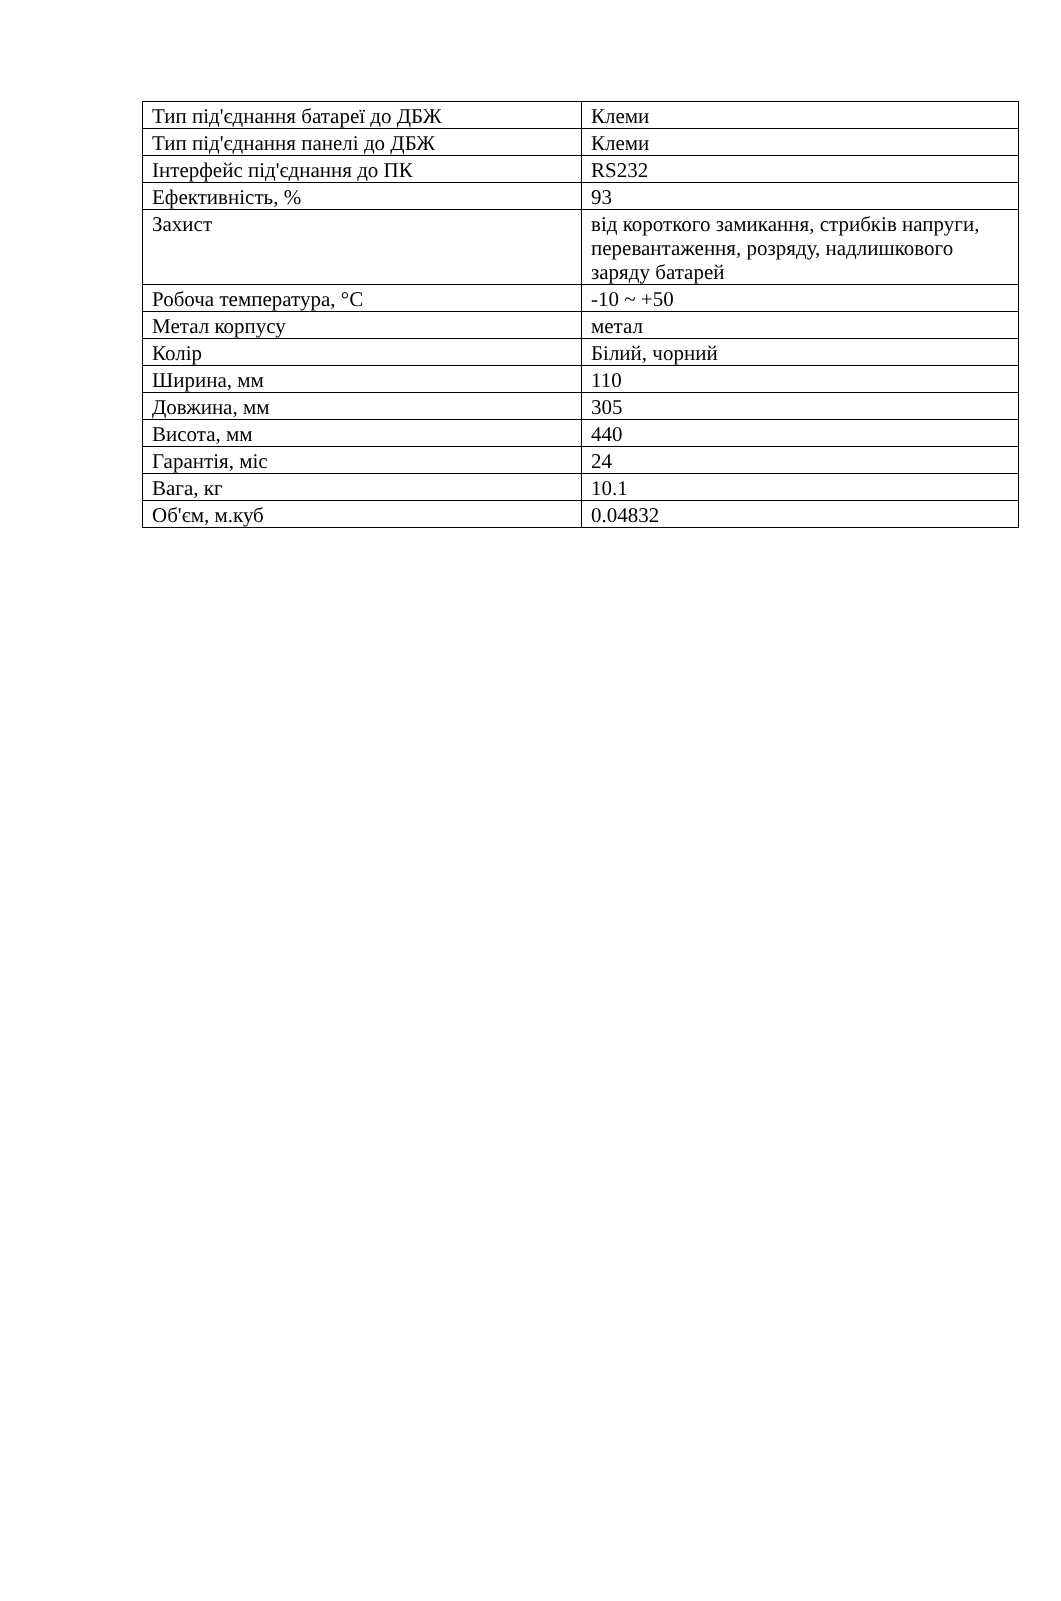| Тип під'єднання батареї до ДБЖ | Клеми |
| Тип під'єднання панелі до ДБЖ | Клеми |
| Інтерфейс під'єднання до ПК | RS232 |
| Ефективність, % | 93 |
| Захист | від короткого замикання, стрибків напруги, перевантаження, розряду, надлишкового заряду батарей |
| Робоча температура, °C | -10 ~ +50 |
| Метал корпусу | метал |
| Колір | Білий, чорний |
| Ширина, мм | 110 |
| Довжина, мм | 305 |
| Висота, мм | 440 |
| Гарантія, міс | 24 |
| Вага, кг | 10.1 |
| Об'єм, м.куб | 0.04832 |